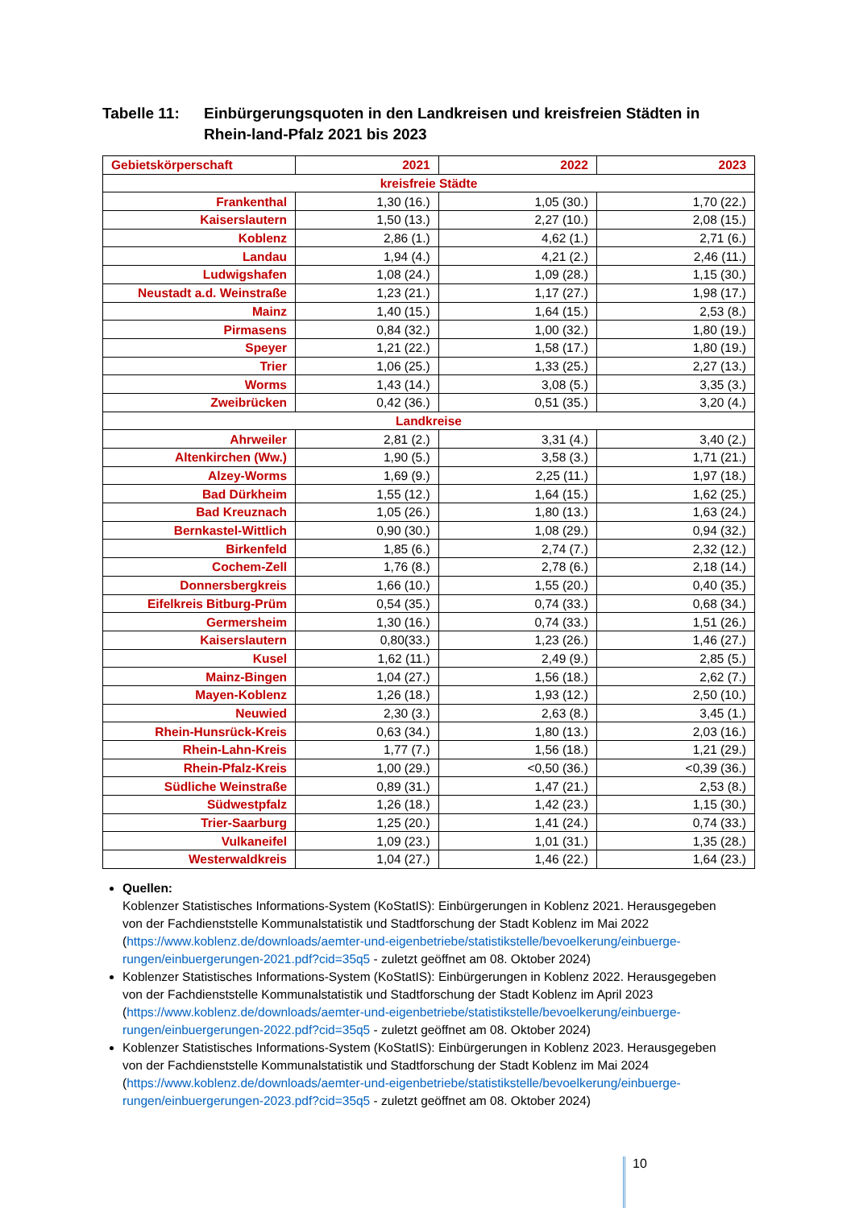Tabelle 11: Einbürgerungsquoten in den Landkreisen und kreisfreien Städten in Rhein-land-Pfalz 2021 bis 2023
| Gebietskörperschaft | 2021 | 2022 | 2023 |
| --- | --- | --- | --- |
| kreisfreie Städte | | | |
| Frankenthal | 1,30 (16.) | 1,05 (30.) | 1,70 (22.) |
| Kaiserslautern | 1,50 (13.) | 2,27 (10.) | 2,08 (15.) |
| Koblenz | 2,86 (1.) | 4,62 (1.) | 2,71 (6.) |
| Landau | 1,94 (4.) | 4,21 (2.) | 2,46 (11.) |
| Ludwigshafen | 1,08 (24.) | 1,09 (28.) | 1,15 (30.) |
| Neustadt a.d. Weinstraße | 1,23 (21.) | 1,17 (27.) | 1,98 (17.) |
| Mainz | 1,40 (15.) | 1,64 (15.) | 2,53 (8.) |
| Pirmasens | 0,84 (32.) | 1,00 (32.) | 1,80 (19.) |
| Speyer | 1,21 (22.) | 1,58 (17.) | 1,80 (19.) |
| Trier | 1,06 (25.) | 1,33 (25.) | 2,27 (13.) |
| Worms | 1,43 (14.) | 3,08 (5.) | 3,35 (3.) |
| Zweibrücken | 0,42 (36.) | 0,51 (35.) | 3,20 (4.) |
| Landkreise | | | |
| Ahrweiler | 2,81 (2.) | 3,31 (4.) | 3,40 (2.) |
| Altenkirchen (Ww.) | 1,90 (5.) | 3,58 (3.) | 1,71 (21.) |
| Alzey-Worms | 1,69 (9.) | 2,25 (11.) | 1,97 (18.) |
| Bad Dürkheim | 1,55 (12.) | 1,64 (15.) | 1,62 (25.) |
| Bad Kreuznach | 1,05 (26.) | 1,80 (13.) | 1,63 (24.) |
| Bernkastel-Wittlich | 0,90 (30.) | 1,08 (29.) | 0,94 (32.) |
| Birkenfeld | 1,85 (6.) | 2,74 (7.) | 2,32 (12.) |
| Cochem-Zell | 1,76 (8.) | 2,78 (6.) | 2,18 (14.) |
| Donnersbergkreis | 1,66 (10.) | 1,55 (20.) | 0,40 (35.) |
| Eifelkreis Bitburg-Prüm | 0,54 (35.) | 0,74 (33.) | 0,68 (34.) |
| Germersheim | 1,30 (16.) | 0,74 (33.) | 1,51 (26.) |
| Kaiserslautern | 0,80(33.) | 1,23 (26.) | 1,46 (27.) |
| Kusel | 1,62 (11.) | 2,49 (9.) | 2,85 (5.) |
| Mainz-Bingen | 1,04 (27.) | 1,56 (18.) | 2,62 (7.) |
| Mayen-Koblenz | 1,26 (18.) | 1,93 (12.) | 2,50 (10.) |
| Neuwied | 2,30 (3.) | 2,63 (8.) | 3,45 (1.) |
| Rhein-Hunsrück-Kreis | 0,63 (34.) | 1,80 (13.) | 2,03 (16.) |
| Rhein-Lahn-Kreis | 1,77 (7.) | 1,56 (18.) | 1,21 (29.) |
| Rhein-Pfalz-Kreis | 1,00 (29.) | <0,50 (36.) | <0,39 (36.) |
| Südliche Weinstraße | 0,89 (31.) | 1,47 (21.) | 2,53 (8.) |
| Südwestpfalz | 1,26 (18.) | 1,42 (23.) | 1,15 (30.) |
| Trier-Saarburg | 1,25 (20.) | 1,41 (24.) | 0,74 (33.) |
| Vulkaneifel | 1,09 (23.) | 1,01 (31.) | 1,35 (28.) |
| Westerwaldkreis | 1,04 (27.) | 1,46 (22.) | 1,64 (23.) |
Quellen:
Koblenzer Statistisches Informations-System (KoStatIS): Einbürgerungen in Koblenz 2021. Herausgegeben von der Fachdienststelle Kommunalstatistik und Stadtforschung der Stadt Koblenz im Mai 2022 (https://www.koblenz.de/downloads/aemter-und-eigenbetriebe/statistikstelle/bevoelkerung/einbuerge-rungen/einbuergerungen-2021.pdf?cid=35q5 - zuletzt geöffnet am 08. Oktober 2024)
Koblenzer Statistisches Informations-System (KoStatIS): Einbürgerungen in Koblenz 2022. Herausgegeben von der Fachdienststelle Kommunalstatistik und Stadtforschung der Stadt Koblenz im April 2023 (https://www.koblenz.de/downloads/aemter-und-eigenbetriebe/statistikstelle/bevoelkerung/einbuerge-rungen/einbuergerungen-2022.pdf?cid=35q5 - zuletzt geöffnet am 08. Oktober 2024)
Koblenzer Statistisches Informations-System (KoStatIS): Einbürgerungen in Koblenz 2023. Herausgegeben von der Fachdienststelle Kommunalstatistik und Stadtforschung der Stadt Koblenz im Mai 2024 (https://www.koblenz.de/downloads/aemter-und-eigenbetriebe/statistikstelle/bevoelkerung/einbuerge-rungen/einbuergerungen-2023.pdf?cid=35q5 - zuletzt geöffnet am 08. Oktober 2024)
10